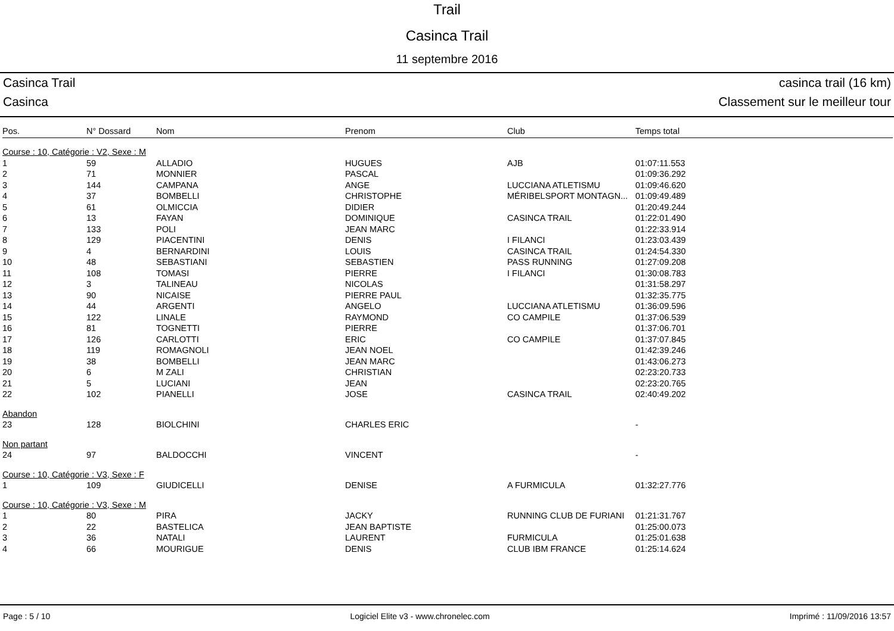Trail
Casinca Trail
11 septembre 2016
Casinca Trail
Casinca
casinca trail (16 km)
Classement sur le meilleur tour
| Pos. | N° Dossard | Nom | Prenom | Club | Temps total |
| --- | --- | --- | --- | --- | --- |
| Course : 10, Catégorie : V2, Sexe : M | | | | | |
| 1 | 59 | ALLADIO | HUGUES | AJB | 01:07:11.553 |
| 2 | 71 | MONNIER | PASCAL | | 01:09:36.292 |
| 3 | 144 | CAMPANA | ANGE | LUCCIANA ATLETISMU | 01:09:46.620 |
| 4 | 37 | BOMBELLI | CHRISTOPHE | MÉRIBELSPORT MONTAGN... | 01:09:49.489 |
| 5 | 61 | OLMICCIA | DIDIER | | 01:20:49.244 |
| 6 | 13 | FAYAN | DOMINIQUE | CASINCA TRAIL | 01:22:01.490 |
| 7 | 133 | POLI | JEAN MARC | | 01:22:33.914 |
| 8 | 129 | PIACENTINI | DENIS | I FILANCI | 01:23:03.439 |
| 9 | 4 | BERNARDINI | LOUIS | CASINCA TRAIL | 01:24:54.330 |
| 10 | 48 | SEBASTIANI | SEBASTIEN | PASS RUNNING | 01:27:09.208 |
| 11 | 108 | TOMASI | PIERRE | I FILANCI | 01:30:08.783 |
| 12 | 3 | TALINEAU | NICOLAS | | 01:31:58.297 |
| 13 | 90 | NICAISE | PIERRE PAUL | | 01:32:35.775 |
| 14 | 44 | ARGENTI | ANGELO | LUCCIANA ATLETISMU | 01:36:09.596 |
| 15 | 122 | LINALE | RAYMOND | CO CAMPILE | 01:37:06.539 |
| 16 | 81 | TOGNETTI | PIERRE | | 01:37:06.701 |
| 17 | 126 | CARLOTTI | ERIC | CO CAMPILE | 01:37:07.845 |
| 18 | 119 | ROMAGNOLI | JEAN NOEL | | 01:42:39.246 |
| 19 | 38 | BOMBELLI | JEAN MARC | | 01:43:06.273 |
| 20 | 6 | M ZALI | CHRISTIAN | | 02:23:20.733 |
| 21 | 5 | LUCIANI | JEAN | | 02:23:20.765 |
| 22 | 102 | PIANELLI | JOSE | CASINCA TRAIL | 02:40:49.202 |
| Abandon | | | | | |
| 23 | 128 | BIOLCHINI | CHARLES ERIC | | - |
| Non partant | | | | | |
| 24 | 97 | BALDOCCHI | VINCENT | | - |
| Course : 10, Catégorie : V3, Sexe : F | | | | | |
| 1 | 109 | GIUDICELLI | DENISE | A FURMICULA | 01:32:27.776 |
| Course : 10, Catégorie : V3, Sexe : M | | | | | |
| 1 | 80 | PIRA | JACKY | RUNNING CLUB DE FURIANI | 01:21:31.767 |
| 2 | 22 | BASTELICA | JEAN BAPTISTE | | 01:25:00.073 |
| 3 | 36 | NATALI | LAURENT | FURMICULA | 01:25:01.638 |
| 4 | 66 | MOURIGUE | DENIS | CLUB IBM FRANCE | 01:25:14.624 |
Page : 5 / 10 Logiciel Elite v3 - www.chronelec.com Imprimé : 11/09/2016 13:57